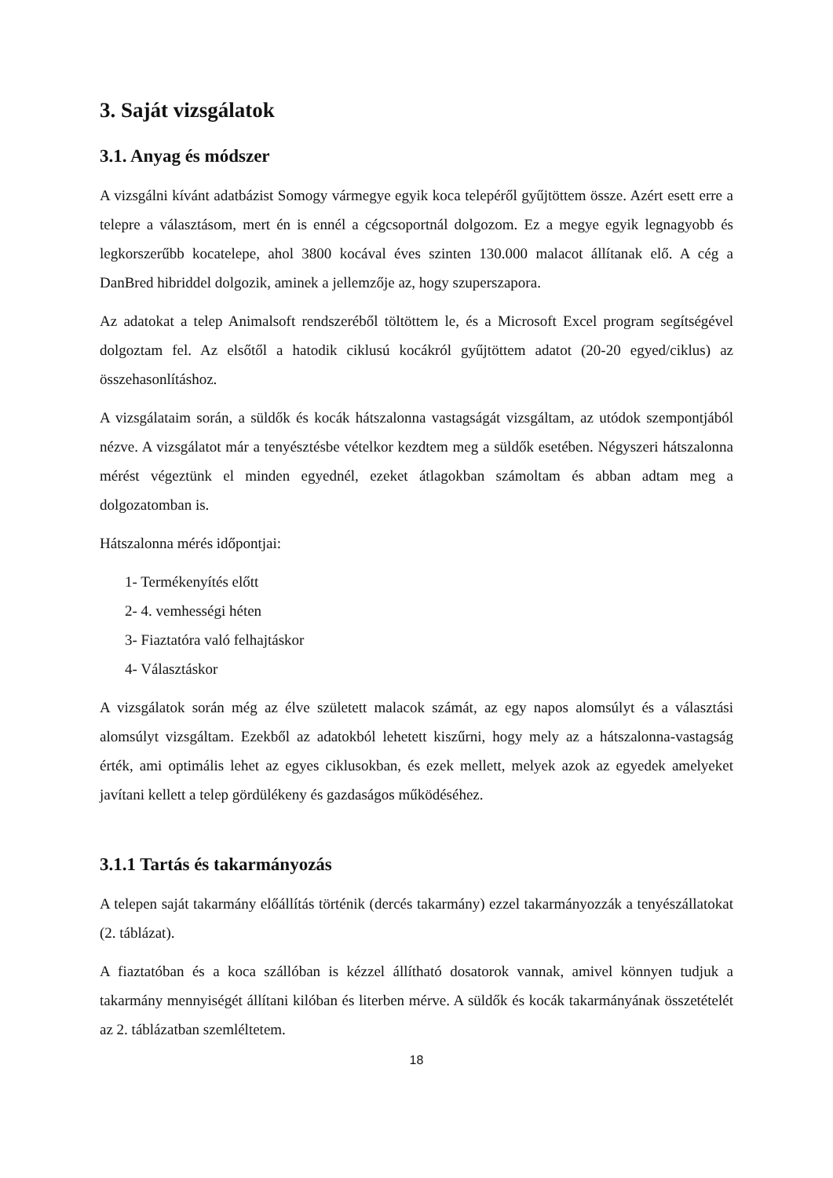3. Saját vizsgálatok
3.1. Anyag és módszer
A vizsgálni kívánt adatbázist Somogy vármegye egyik koca telepéről gyűjtöttem össze. Azért esett erre a telepre a választásom, mert én is ennél a cégcsoportnál dolgozom. Ez a megye egyik legnagyobb és legkorszerűbb kocatelepe, ahol 3800 kocával éves szinten 130.000 malacot állítanak elő. A cég a DanBred hibriddel dolgozik, aminek a jellemzője az, hogy szuperszapora.
Az adatokat a telep Animalsoft rendszeréből töltöttem le, és a Microsoft Excel program segítségével dolgoztam fel. Az elsőtől a hatodik ciklusú kocákról gyűjtöttem adatot (20-20 egyed/ciklus) az összehasonlításhoz.
A vizsgálataim során, a süldők és kocák hátszalonna vastagságát vizsgáltam, az utódok szempontjából nézve. A vizsgálatot már a tenyésztésbe vételkor kezdtem meg a süldők esetében. Négyszeri hátszalonna mérést végeztünk el minden egyednél, ezeket átlagokban számoltam és abban adtam meg a dolgozatomban is.
Hátszalonna mérés időpontjai:
1- Termékenyítés előtt
2- 4. vemhességi héten
3- Fiaztatóra való felhajtáskor
4- Választáskor
A vizsgálatok során még az élve született malacok számát, az egy napos alomsúlyt és a választási alomsúlyt vizsgáltam. Ezekből az adatokból lehetett kiszűrni, hogy mely az a hátszalonna-vastagság érték, ami optimális lehet az egyes ciklusokban, és ezek mellett, melyek azok az egyedek amelyeket javítani kellett a telep gördülékeny és gazdaságos működéséhez.
3.1.1 Tartás és takarmányozás
A telepen saját takarmány előállítás történik (dercés takarmány) ezzel takarmányozzák a tenyészállatokat (2. táblázat).
A fiaztatóban és a koca szállóban is kézzel állítható dosatorok vannak, amivel könnyen tudjuk a takarmány mennyiségét állítani kilóban és literben mérve. A süldők és kocák takarmányának összetételét az 2. táblázatban szemléltetem.
18